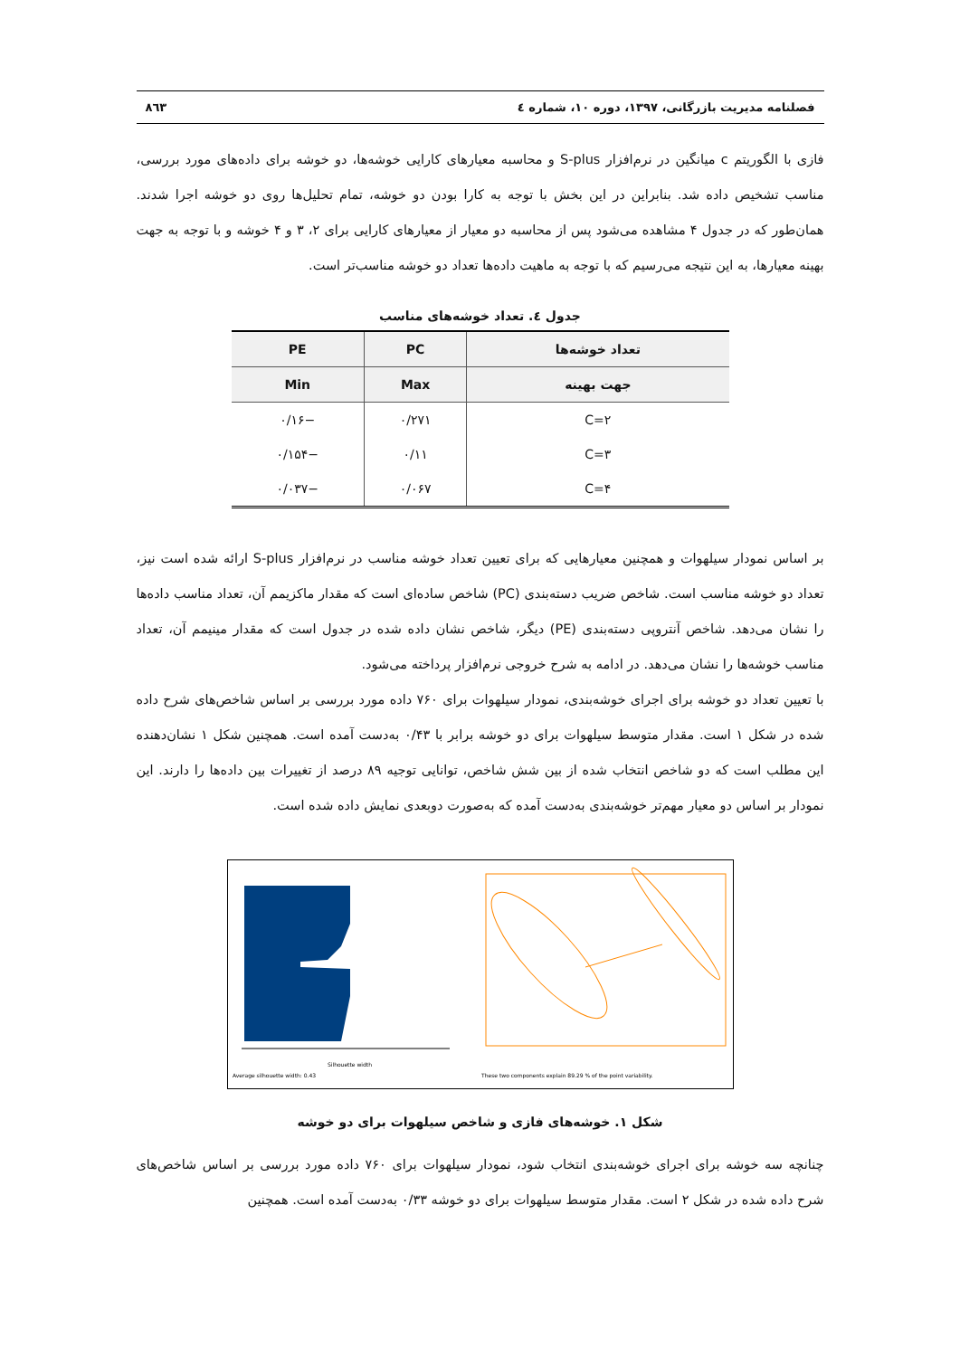فصلنامه مدیریت بازرگانی، ۱۳۹۷، دوره ۱۰، شماره ٤ ۸٦۳
فازی با الگوریتم c میانگین در نرم‌افزار S-plus و محاسبه معیارهای کارایی خوشه‌ها، دو خوشه برای داده‌های مورد بررسی، مناسب تشخیص داده شد. بنابراین در این بخش با توجه به کارا بودن دو خوشه، تمام تحلیل‌ها روی دو خوشه اجرا شدند. همان‌طور که در جدول ۴ مشاهده می‌شود پس از محاسبه دو معیار از معیارهای کارایی برای ۲، ۳ و ۴ خوشه و با توجه به جهت بهینه معیارها، به این نتیجه می‌رسیم که با توجه به ماهیت داده‌ها تعداد دو خوشه مناسب‌تر است.
جدول ٤. تعداد خوشه‌های مناسب
| تعداد خوشه‌ها | PC | PE |
| --- | --- | --- |
| جهت بهینه | Max | Min |
| C=۲ | ۰/۲۷۱ | −۰/۱۶ |
| C=۳ | ۰/۱۱ | −۰/۱۵۴ |
| C=۴ | ۰/۰۶۷ | −۰/۰۳۷ |
بر اساس نمودار سیلهوات و همچنین معیارهایی که برای تعیین تعداد خوشه مناسب در نرم‌افزار S-plus ارائه شده است نیز، تعداد دو خوشه مناسب است. شاخص ضریب دسته‌بندی (PC) شاخص ساده‌ای است که مقدار ماکزیمم آن، تعداد مناسب داده‌ها را نشان می‌دهد. شاخص آنتروپی دسته‌بندی (PE) دیگر، شاخص نشان داده شده در جدول است که مقدار مینیمم آن، تعداد مناسب خوشه‌ها را نشان می‌دهد. در ادامه به شرح خروجی نرم‌افزار پرداخته می‌شود.
با تعیین تعداد دو خوشه برای اجرای خوشه‌بندی، نمودار سیلهوات برای ۷۶۰ داده مورد بررسی بر اساس شاخص‌های شرح داده شده در شکل ۱ است. مقدار متوسط سیلهوات برای دو خوشه برابر با ۰/۴۳ به‌دست آمده است. همچنین شکل ۱ نشان‌دهنده این مطلب است که دو شاخص انتخاب شده از بین شش شاخص، توانایی توجیه ۸۹ درصد از تغییرات بین داده‌ها را دارند. این نمودار بر اساس دو معیار مهم‌تر خوشه‌بندی به‌دست آمده که به‌صورت دوبعدی نمایش داده شده است.
Silhouette width
Average silhouette width: 0.43
These two components explain 89.29 % of the point variability.
شکل ۱. خوشه‌های فازی و شاخص سیلهوات برای دو خوشه
چنانچه سه خوشه برای اجرای خوشه‌بندی انتخاب شود، نمودار سیلهوات برای ۷۶۰ داده مورد بررسی بر اساس شاخص‌های شرح داده شده در شکل ۲ است. مقدار متوسط سیلهوات برای دو خوشه ۰/۳۳ به‌دست آمده است. همچنین